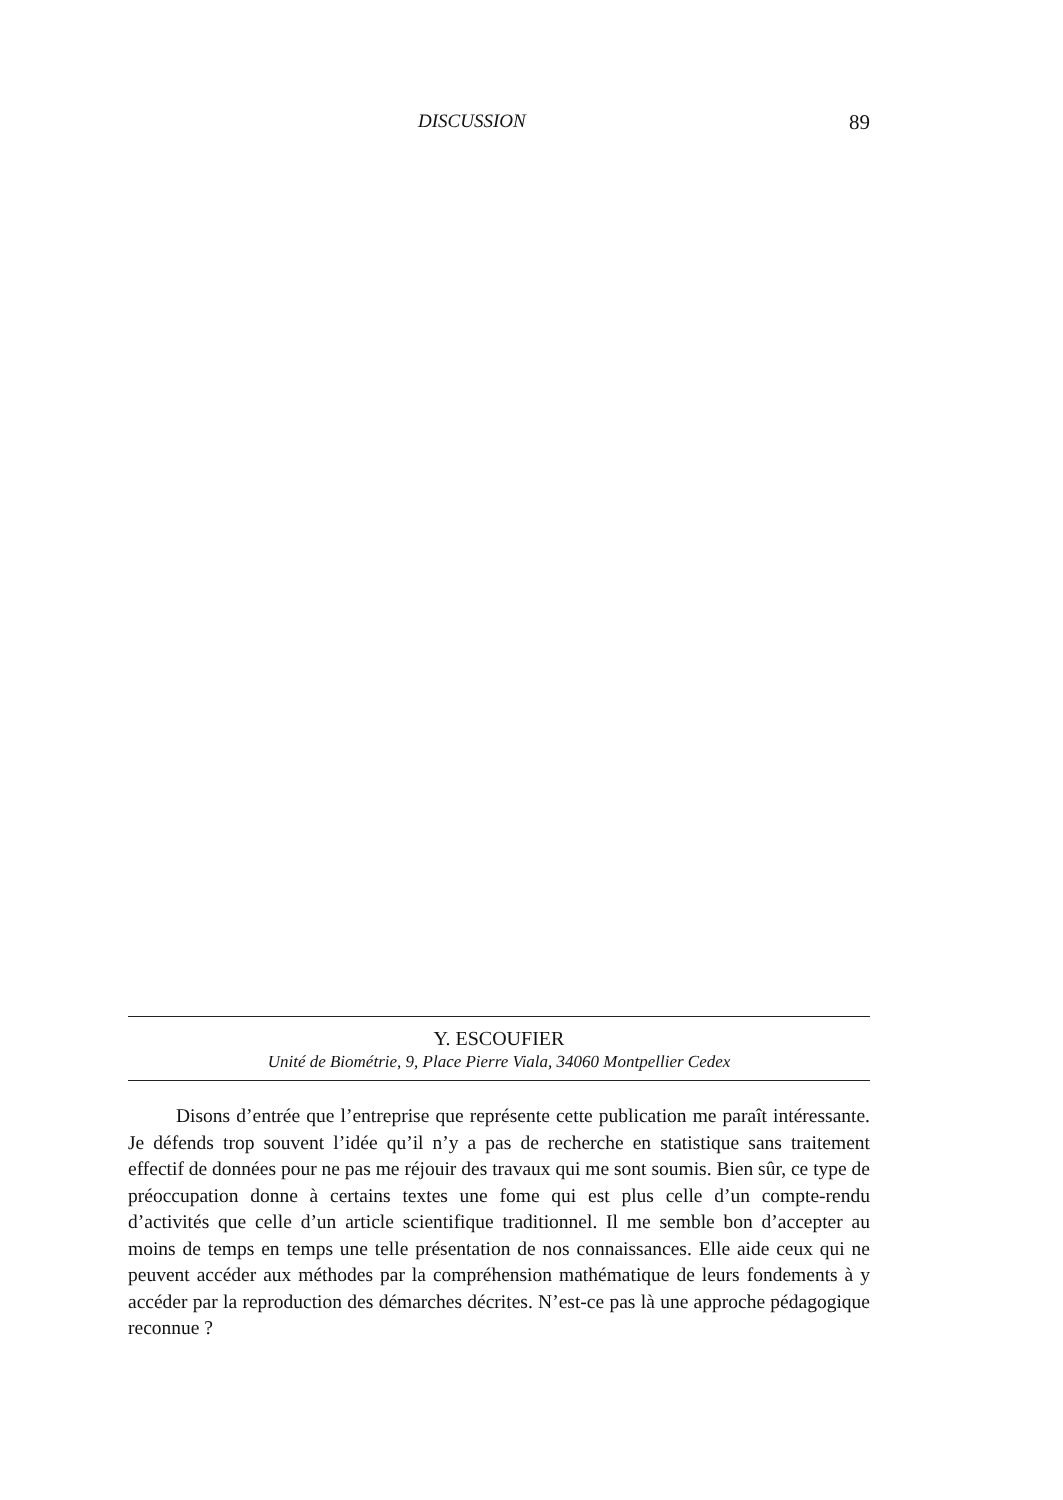DISCUSSION 89
Y. ESCOUFIER
Unité de Biométrie, 9, Place Pierre Viala, 34060 Montpellier Cedex
Disons d’entrée que l’entreprise que représente cette publication me paraît intéressante. Je défends trop souvent l’idée qu’il n’y a pas de recherche en statistique sans traitement effectif de données pour ne pas me réjouir des travaux qui me sont soumis. Bien sûr, ce type de préoccupation donne à certains textes une fome qui est plus celle d’un compte-rendu d’activités que celle d’un article scientifique traditionnel. Il me semble bon d’accepter au moins de temps en temps une telle présentation de nos connaissances. Elle aide ceux qui ne peuvent accéder aux méthodes par la compréhension mathématique de leurs fondements à y accéder par la reproduction des démarches décrites. N’est-ce pas là une approche pédagogique reconnue ?